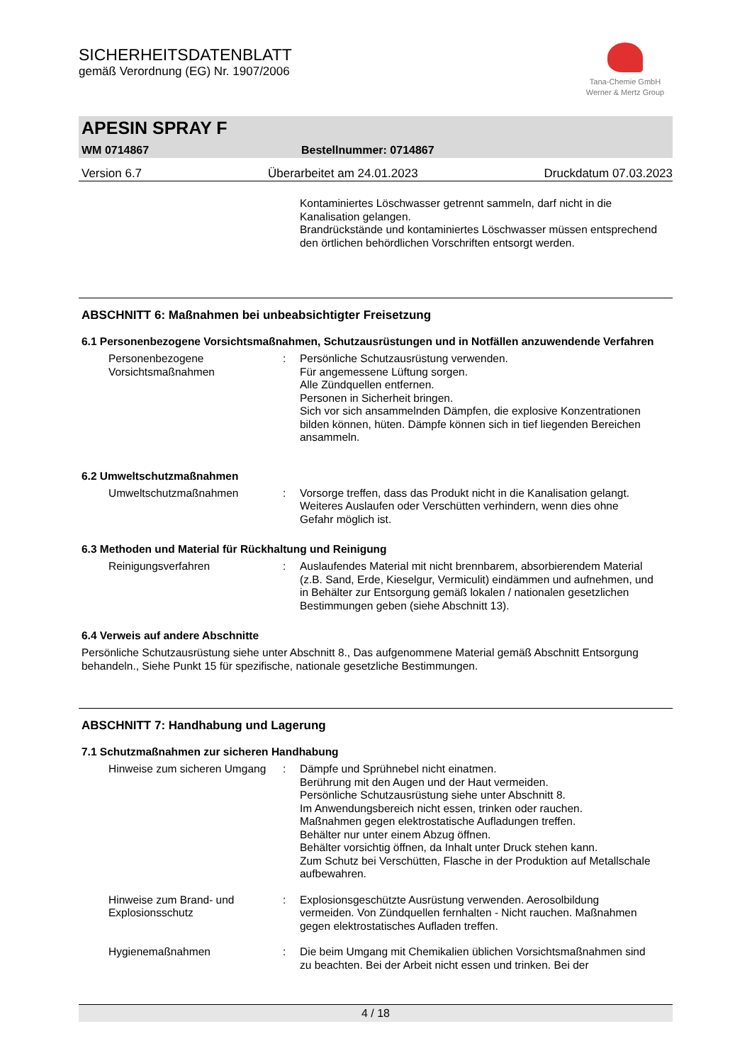SICHERHEITSDATENBLATT
gemäß Verordnung (EG) Nr. 1907/2006
Tana-Chemie GmbH
Werner & Mertz Group
APESIN SPRAY F
WM 0714867 Bestellnummer: 0714867
Version 6.7 Überarbeitet am 24.01.2023 Druckdatum 07.03.2023
Kontaminiertes Löschwasser getrennt sammeln, darf nicht in die Kanalisation gelangen.
Brandrückstände und kontaminiertes Löschwasser müssen entsprechend den örtlichen behördlichen Vorschriften entsorgt werden.
ABSCHNITT 6: Maßnahmen bei unbeabsichtigter Freisetzung
6.1 Personenbezogene Vorsichtsmaßnahmen, Schutzausrüstungen und in Notfällen anzuwendende Verfahren
Personenbezogene Vorsichtsmaßnahmen
: Persönliche Schutzausrüstung verwenden.
Für angemessene Lüftung sorgen.
Alle Zündquellen entfernen.
Personen in Sicherheit bringen.
Sich vor sich ansammelnden Dämpfen, die explosive Konzentrationen bilden können, hüten. Dämpfe können sich in tief liegenden Bereichen ansammeln.
6.2 Umweltschutzmaßnahmen
Umweltschutzmaßnahmen : Vorsorge treffen, dass das Produkt nicht in die Kanalisation gelangt. Weiteres Auslaufen oder Verschütten verhindern, wenn dies ohne Gefahr möglich ist.
6.3 Methoden und Material für Rückhaltung und Reinigung
Reinigungsverfahren : Auslaufendes Material mit nicht brennbarem, absorbierendem Material (z.B. Sand, Erde, Kieselgur, Vermiculit) eindämmen und aufnehmen, und in Behälter zur Entsorgung gemäß lokalen / nationalen gesetzlichen Bestimmungen geben (siehe Abschnitt 13).
6.4 Verweis auf andere Abschnitte
Persönliche Schutzausrüstung siehe unter Abschnitt 8., Das aufgenommene Material gemäß Abschnitt Entsorgung behandeln., Siehe Punkt 15 für spezifische, nationale gesetzliche Bestimmungen.
ABSCHNITT 7: Handhabung und Lagerung
7.1 Schutzmaßnahmen zur sicheren Handhabung
Hinweise zum sicheren Umgang
: Dämpfe und Sprühnebel nicht einatmen.
Berührung mit den Augen und der Haut vermeiden.
Persönliche Schutzausrüstung siehe unter Abschnitt 8.
Im Anwendungsbereich nicht essen, trinken oder rauchen.
Maßnahmen gegen elektrostatische Aufladungen treffen.
Behälter nur unter einem Abzug öffnen.
Behälter vorsichtig öffnen, da Inhalt unter Druck stehen kann.
Zum Schutz bei Verschütten, Flasche in der Produktion auf Metallschale aufbewahren.
Hinweise zum Brand- und Explosionsschutz
: Explosionsgeschützte Ausrüstung verwenden. Aerosolbildung vermeiden. Von Zündquellen fernhalten - Nicht rauchen. Maßnahmen gegen elektrostatisches Aufladen treffen.
Hygienemaßnahmen : Die beim Umgang mit Chemikalien üblichen Vorsichtsmaßnahmen sind zu beachten. Bei der Arbeit nicht essen und trinken. Bei der
4 / 18